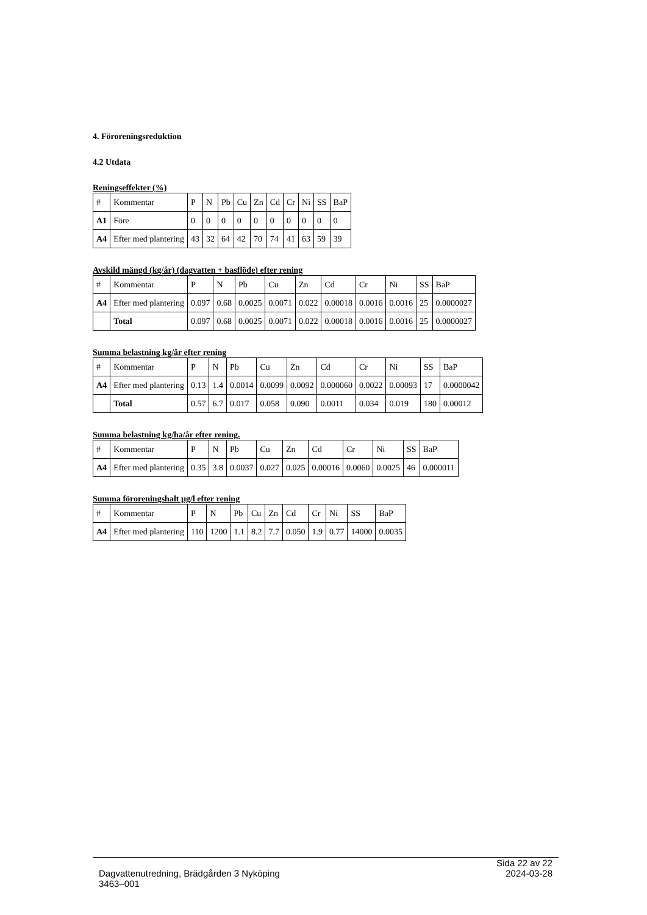4. Föroreningsreduktion
4.2 Utdata
Reningseffekter (%)
| # | Kommentar | P | N | Pb | Cu | Zn | Cd | Cr | Ni | SS | BaP |
| --- | --- | --- | --- | --- | --- | --- | --- | --- | --- | --- | --- |
| A1 | Före | 0 | 0 | 0 | 0 | 0 | 0 | 0 | 0 | 0 | 0 |
| A4 | Efter med plantering | 43 | 32 | 64 | 42 | 70 | 74 | 41 | 63 | 59 | 39 |
Avskild mängd (kg/år) (dagvatten + basflöde) efter rening
| # | Kommentar | P | N | Pb | Cu | Zn | Cd | Cr | Ni | SS | BaP |
| --- | --- | --- | --- | --- | --- | --- | --- | --- | --- | --- | --- |
| A4 | Efter med plantering | 0.097 | 0.68 | 0.0025 | 0.0071 | 0.022 | 0.00018 | 0.0016 | 0.0016 | 25 | 0.0000027 |
| | Total | 0.097 | 0.68 | 0.0025 | 0.0071 | 0.022 | 0.00018 | 0.0016 | 0.0016 | 25 | 0.0000027 |
Summa belastning kg/år efter rening
| # | Kommentar | P | N | Pb | Cu | Zn | Cd | Cr | Ni | SS | BaP |
| --- | --- | --- | --- | --- | --- | --- | --- | --- | --- | --- | --- |
| A4 | Efter med plantering | 0.13 | 1.4 | 0.0014 | 0.0099 | 0.0092 | 0.000060 | 0.0022 | 0.00093 | 17 | 0.0000042 |
| | Total | 0.57 | 6.7 | 0.017 | 0.058 | 0.090 | 0.0011 | 0.034 | 0.019 | 180 | 0.00012 |
Summa belastning kg/ha/år efter rening.
| # | Kommentar | P | N | Pb | Cu | Zn | Cd | Cr | Ni | SS | BaP |
| --- | --- | --- | --- | --- | --- | --- | --- | --- | --- | --- | --- |
| A4 | Efter med plantering | 0.35 | 3.8 | 0.0037 | 0.027 | 0.025 | 0.00016 | 0.0060 | 0.0025 | 46 | 0.000011 |
Summa föroreningshalt µg/l efter rening
| # | Kommentar | P | N | Pb | Cu | Zn | Cd | Cr | Ni | SS | BaP |
| --- | --- | --- | --- | --- | --- | --- | --- | --- | --- | --- | --- |
| A4 | Efter med plantering | 110 | 1200 | 1.1 | 8.2 | 7.7 | 0.050 | 1.9 | 0.77 | 14000 | 0.0035 |
Sida 22 av 22
Dagvattenutredning, Brädgården 3 Nyköping 2024-03-28
3463–001